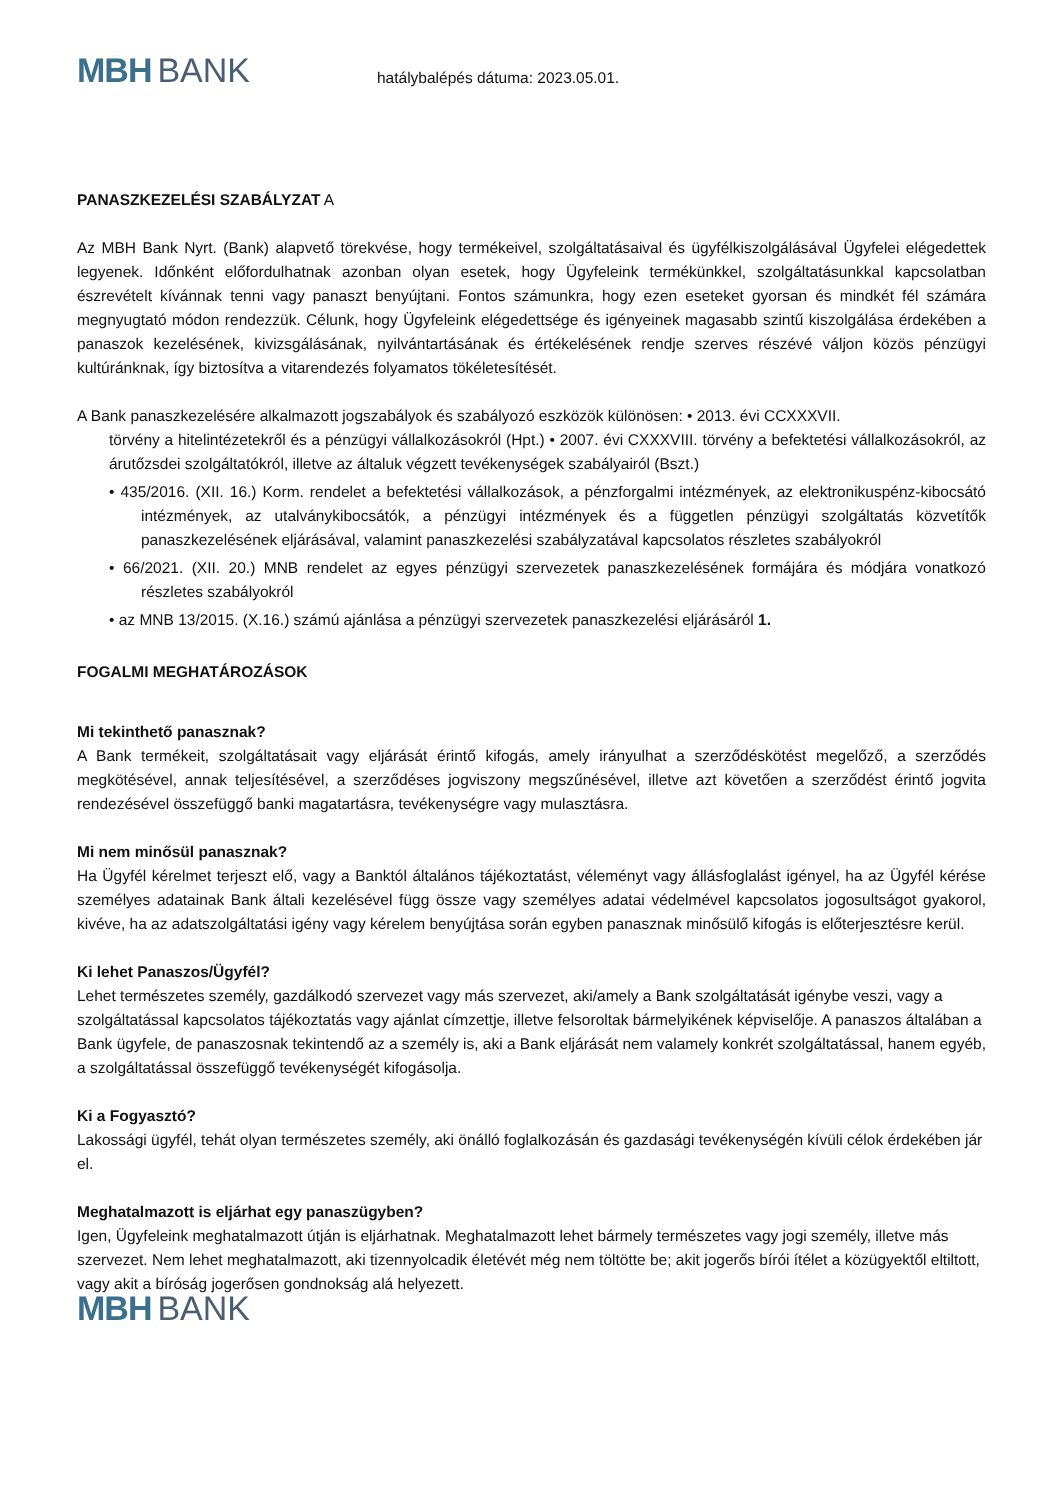MBH BANK
hatálybalépés dátuma: 2023.05.01.
PANASZKEZELÉSI SZABÁLYZAT A
Az MBH Bank Nyrt. (Bank) alapvető törekvése, hogy termékeivel, szolgáltatásaival és ügyfélkiszolgálásával Ügyfelei elégedettek legyenek. Időnként előfordulhatnak azonban olyan esetek, hogy Ügyfeleink termékünkkel, szolgáltatásunkkal kapcsolatban észrevételt kívánnak tenni vagy panaszt benyújtani. Fontos számunkra, hogy ezen eseteket gyorsan és mindkét fél számára megnyugtató módon rendezzük. Célunk, hogy Ügyfeleink elégedettsége és igényeinek magasabb szintű kiszolgálása érdekében a panaszok kezelésének, kivizsgálásának, nyilvántartásának és értékelésének rendje szerves részévé váljon közös pénzügyi kultúránknak, így biztosítva a vitarendezés folyamatos tökéletesítését.
A Bank panaszkezelésére alkalmazott jogszabályok és szabályozó eszközök különösen: • 2013. évi CCXXXVII.
törvény a hitelintézetekről és a pénzügyi vállalkozásokról (Hpt.) • 2007. évi CXXXVIII. törvény a befektetési vállalkozásokról, az árutőzsdei szolgáltatókról, illetve az általuk végzett tevékenységek szabályairól (Bszt.)
• 435/2016. (XII. 16.) Korm. rendelet a befektetési vállalkozások, a pénzforgalmi intézmények, az elektronikuspénz-kibocsátó intézmények, az utalványkibocsátók, a pénzügyi intézmények és a független pénzügyi szolgáltatás közvetítők panaszkezelésének eljárásával, valamint panaszkezelési szabályzatával kapcsolatos részletes szabályokról
• 66/2021. (XII. 20.) MNB rendelet az egyes pénzügyi szervezetek panaszkezelésének formájára és módjára vonatkozó részletes szabályokról
• az MNB 13/2015. (X.16.) számú ajánlása a pénzügyi szervezetek panaszkezelési eljárásáról 1.
FOGALMI MEGHATÁROZÁSOK
Mi tekinthető panasznak?
A Bank termékeit, szolgáltatásait vagy eljárását érintő kifogás, amely irányulhat a szerződéskötést megelőző, a szerződés megkötésével, annak teljesítésével, a szerződéses jogviszony megszűnésével, illetve azt követően a szerződést érintő jogvita rendezésével összefüggő banki magatartásra, tevékenységre vagy mulasztásra.
Mi nem minősül panasznak?
Ha Ügyfél kérelmet terjeszt elő, vagy a Banktól általános tájékoztatást, véleményt vagy állásfoglalást igényel, ha az Ügyfél kérése személyes adatainak Bank általi kezelésével függ össze vagy személyes adatai védelmével kapcsolatos jogosultságot gyakorol, kivéve, ha az adatszolgáltatási igény vagy kérelem benyújtása során egyben panasznak minősülő kifogás is előterjesztésre kerül.
Ki lehet Panaszos/Ügyfél?
Lehet természetes személy, gazdálkodó szervezet vagy más szervezet, aki/amely a Bank szolgáltatását igénybe veszi, vagy a szolgáltatással kapcsolatos tájékoztatás vagy ajánlat címzettje, illetve felsoroltak bármelyikének képviselője. A panaszos általában a Bank ügyfele, de panaszosnak tekintendő az a személy is, aki a Bank eljárását nem valamely konkrét szolgáltatással, hanem egyéb, a szolgáltatással összefüggő tevékenységét kifogásolja.
Ki a Fogyasztó?
Lakossági ügyfél, tehát olyan természetes személy, aki önálló foglalkozásán és gazdasági tevékenységén kívüli célok érdekében jár el.
Meghatalmazott is eljárhat egy panaszügyben?
Igen, Ügyfeleink meghatalmazott útján is eljárhatnak. Meghatalmazott lehet bármely természetes vagy jogi személy, illetve más szervezet. Nem lehet meghatalmazott, aki tizennyolcadik életévét még nem töltötte be; akit jogerős bírói ítélet a közügyektől eltiltott, vagy akit a bíróság jogerősen gondnokság alá helyezett.
MBH BANK